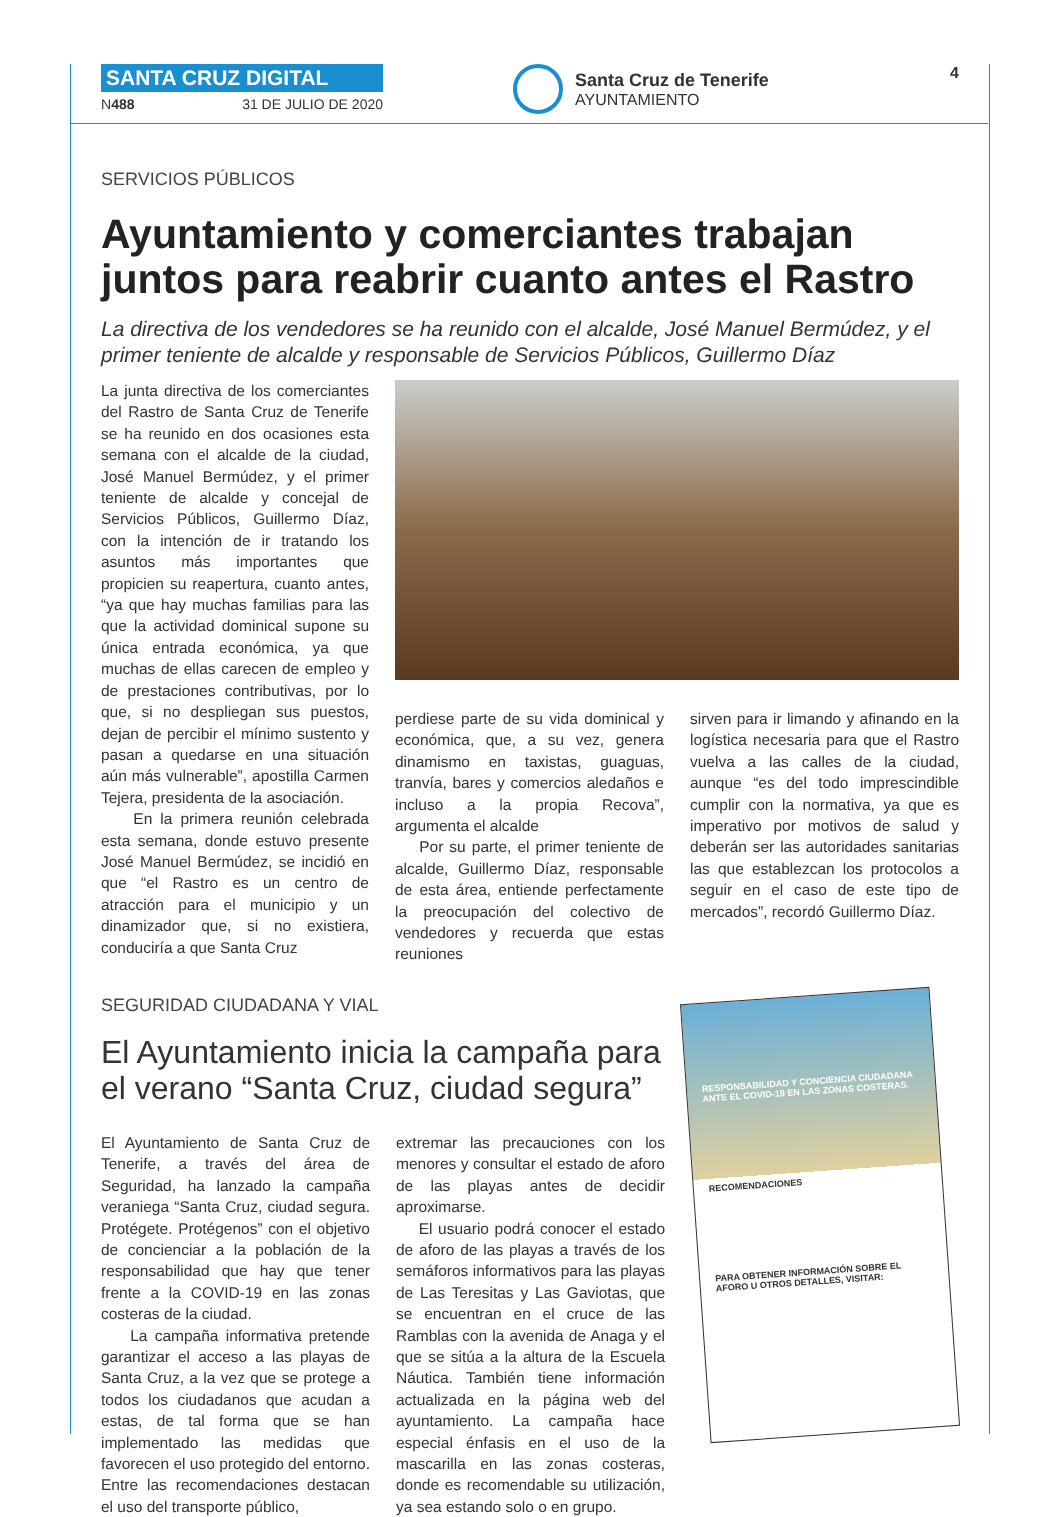SANTA CRUZ DIGITAL
N488 31 DE JULIO DE 2020
Santa Cruz de Tenerife
AYUNTAMIENTO
4
SERVICIOS PÚBLICOS
Ayuntamiento y comerciantes trabajan juntos para reabrir cuanto antes el Rastro
La directiva de los vendedores se ha reunido con el alcalde, José Manuel Bermúdez, y el primer teniente de alcalde y responsable de Servicios Públicos, Guillermo Díaz
La junta directiva de los comerciantes del Rastro de Santa Cruz de Tenerife se ha reunido en dos ocasiones esta semana con el alcalde de la ciudad, José Manuel Bermúdez, y el primer teniente de alcalde y concejal de Servicios Públicos, Guillermo Díaz, con la intención de ir tratando los asuntos más importantes que propicien su reapertura, cuanto antes, “ya que hay muchas familias para las que la actividad dominical supone su única entrada económica, ya que muchas de ellas carecen de empleo y de prestaciones contributivas, por lo que, si no despliegan sus puestos, dejan de percibir el mínimo sustento y pasan a quedarse en una situación aún más vulnerable”, apostilla Carmen Tejera, presidenta de la asociación.
En la primera reunión celebrada esta semana, donde estuvo presente José Manuel Bermúdez, se incidió en que “el Rastro es un centro de atracción para el municipio y un dinamizador que, si no existiera, conduciría a que Santa Cruz
perdiese parte de su vida dominical y económica, que, a su vez, genera dinamismo en taxistas, guaguas, tranvía, bares y comercios aledaños e incluso a la propia Recova”, argumenta el alcalde
Por su parte, el primer teniente de alcalde, Guillermo Díaz, responsable de esta área, entiende perfectamente la preocupación del colectivo de vendedores y recuerda que estas reuniones
sirven para ir limando y afinando en la logística necesaria para que el Rastro vuelva a las calles de la ciudad, aunque “es del todo imprescindible cumplir con la normativa, ya que es imperativo por motivos de salud y deberán ser las autoridades sanitarias las que establezcan los protocolos a seguir en el caso de este tipo de mercados”, recordó Guillermo Díaz.
SEGURIDAD CIUDADANA Y VIAL
El Ayuntamiento inicia la campaña para el verano “Santa Cruz, ciudad segura”
El Ayuntamiento de Santa Cruz de Tenerife, a través del área de Seguridad, ha lanzado la campaña veraniega “Santa Cruz, ciudad segura. Protégete. Protégenos” con el objetivo de concienciar a la población de la responsabilidad que hay que tener frente a la COVID-19 en las zonas costeras de la ciudad.
La campaña informativa pretende garantizar el acceso a las playas de Santa Cruz, a la vez que se protege a todos los ciudadanos que acudan a estas, de tal forma que se han implementado las medidas que favorecen el uso protegido del entorno. Entre las recomendaciones destacan el uso del transporte público,
extremar las precauciones con los menores y consultar el estado de aforo de las playas antes de decidir aproximarse.
El usuario podrá conocer el estado de aforo de las playas a través de los semáforos informativos para las playas de Las Teresitas y Las Gaviotas, que se encuentran en el cruce de las Ramblas con la avenida de Anaga y el que se sitúa a la altura de la Escuela Náutica. También tiene información actualizada en la página web del ayuntamiento. La campaña hace especial énfasis en el uso de la mascarilla en las zonas costeras, donde es recomendable su utilización, ya sea estando solo o en grupo.
RESPONSABILIDAD Y CONCIENCIA CIUDADANA
ANTE EL COVID-19 EN LAS ZONAS COSTERAS.
RECOMENDACIONES
PARA OBTENER INFORMACIÓN SOBRE EL AFORO U OTROS DETALLES, VISITAR: